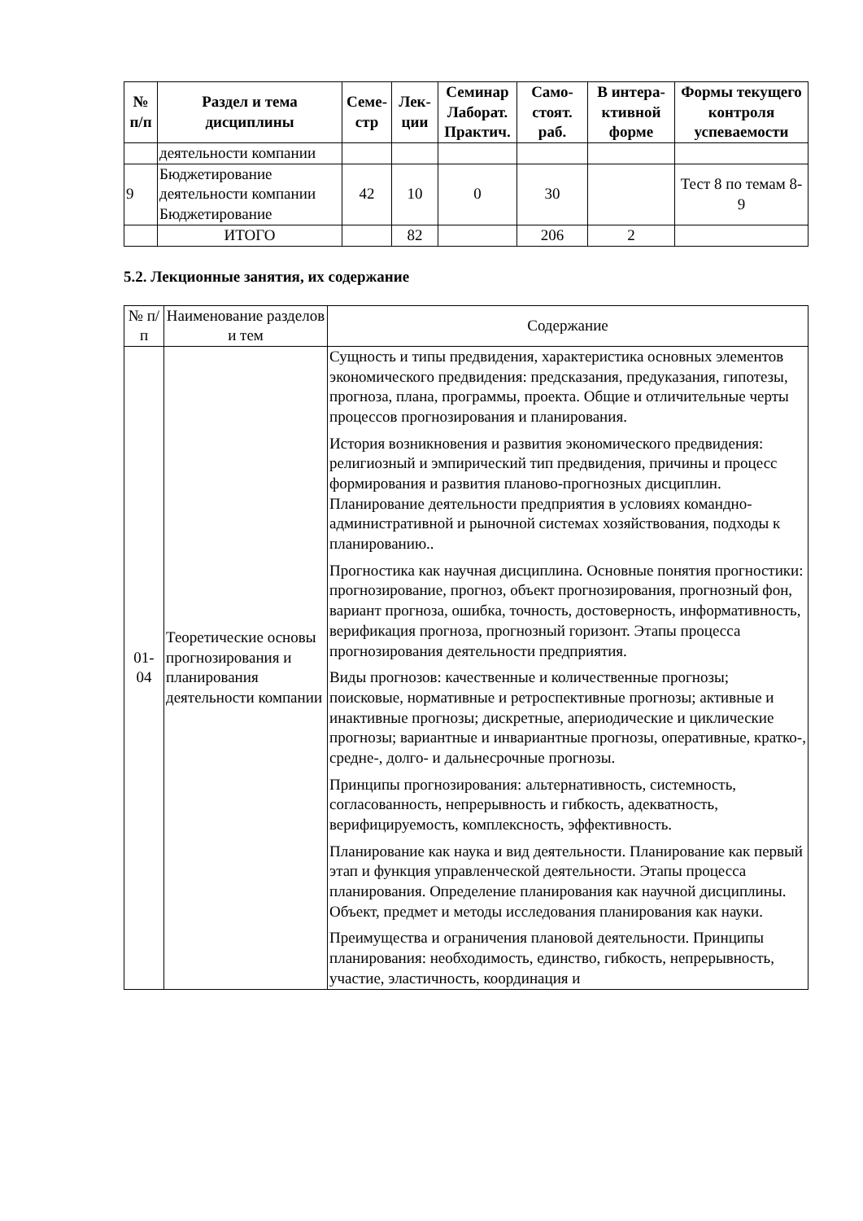| № п/п | Раздел и тема дисциплины | Семе-стр | Лек-ции | Семинар Лаборат. Практич. | Само-стоят. раб. | В интера-ктивной форме | Формы текущего контроля успеваемости |
| --- | --- | --- | --- | --- | --- | --- | --- |
| | деятельности компании | | | | | | |
| 9 | Бюджетирование деятельности компании Бюджетирование | 42 | 10 | 0 | 30 | | Тест 8 по темам 8-9 |
| | ИТОГО | | 82 | | 206 | 2 | |
5.2. Лекционные занятия, их содержание
| № п/п | Наименование разделов и тем | Содержание |
| --- | --- | --- |
| 01-04 | Теоретические основы прогнозирования и планирования деятельности компании | Сущность и типы предвидения, характеристика основных элементов экономического предвидения: предсказания, предуказания, гипотезы, прогноза, плана, программы, проекта. Общие и отличительные черты процессов прогнозирования и планирования. История возникновения и развития экономического предвидения: религиозный и эмпирический тип предвидения, причины и процесс формирования и развития планово-прогнозных дисциплин. Планирование деятельности предприятия в условиях командно-административной и рыночной системах хозяйствования, подходы к планированию.. Прогностика как научная дисциплина. Основные понятия прогностики: прогнозирование, прогноз, объект прогнозирования, прогнозный фон, вариант прогноза, ошибка, точность, достоверность, информативность, верификация прогноза, прогнозный горизонт. Этапы процесса прогнозирования деятельности предприятия. Виды прогнозов: качественные и количественные прогнозы; поисковые, нормативные и ретроспективные прогнозы; активные и инактивные прогнозы; дискретные, апериодические и циклические прогнозы; вариантные и инвариантные прогнозы, оперативные, кратко-, средне-, долго- и дальнесрочные прогнозы. Принципы прогнозирования: альтернативность, системность, согласованность, непрерывность и гибкость, адекватность, верифицируемость, комплексность, эффективность. Планирование как наука и вид деятельности. Планирование как первый этап и функция управленческой деятельности. Этапы процесса планирования. Определение планирования как научной дисциплины. Объект, предмет и методы исследования планирования как науки. Преимущества и ограничения плановой деятельности. Принципы планирования: необходимость, единство, гибкость, непрерывность, участие, эластичность, координация и |